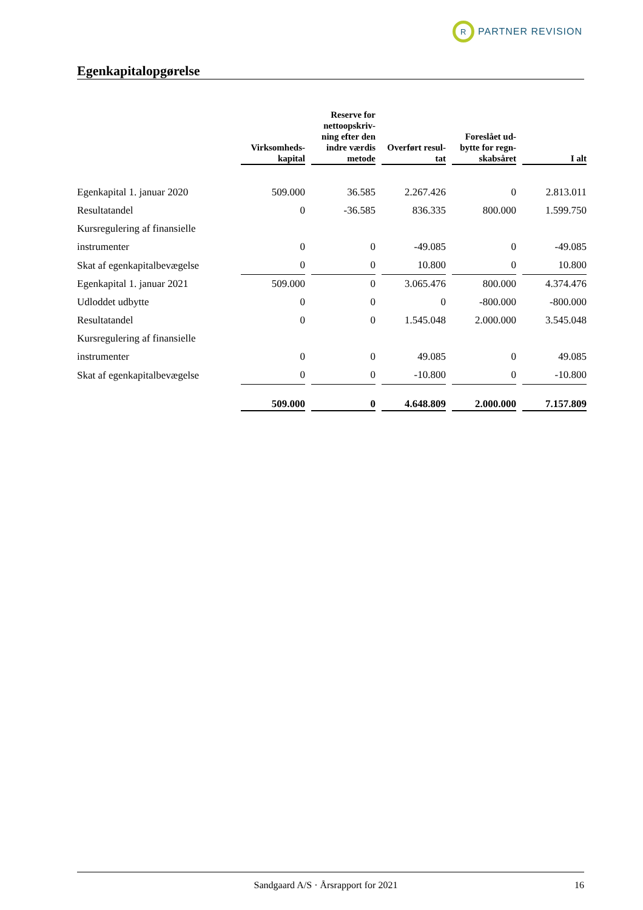R
PARTNER REVISION
Egenkapitalopgørelse
| | Virksomheds- kapital | Reserve for nettoopskriv- ning efter den indre værdis metode | Overført resul- tat | Foreslået ud- bytte for regn- skabsåret | I alt |
| --- | --- | --- | --- | --- | --- |
| Egenkapital 1. januar 2020 | 509.000 | 36.585 | 2.267.426 | 0 | 2.813.011 |
| Resultatandel | 0 | -36.585 | 836.335 | 800.000 | 1.599.750 |
| Kursregulering af finansielle | | | | | |
| instrumenter | 0 | 0 | -49.085 | 0 | -49.085 |
| Skat af egenkapitalbevægelse | 0 | 0 | 10.800 | 0 | 10.800 |
| Egenkapital 1. januar 2021 | 509.000 | 0 | 3.065.476 | 800.000 | 4.374.476 |
| Udloddet udbytte | 0 | 0 | 0 | -800.000 | -800.000 |
| Resultatandel | 0 | 0 | 1.545.048 | 2.000.000 | 3.545.048 |
| Kursregulering af finansielle | | | | | |
| instrumenter | 0 | 0 | 49.085 | 0 | 49.085 |
| Skat af egenkapitalbevægelse | 0 | 0 | -10.800 | 0 | -10.800 |
| | 509.000 | 0 | 4.648.809 | 2.000.000 | 7.157.809 |
Sandgaard A/S · Årsrapport for 2021 16